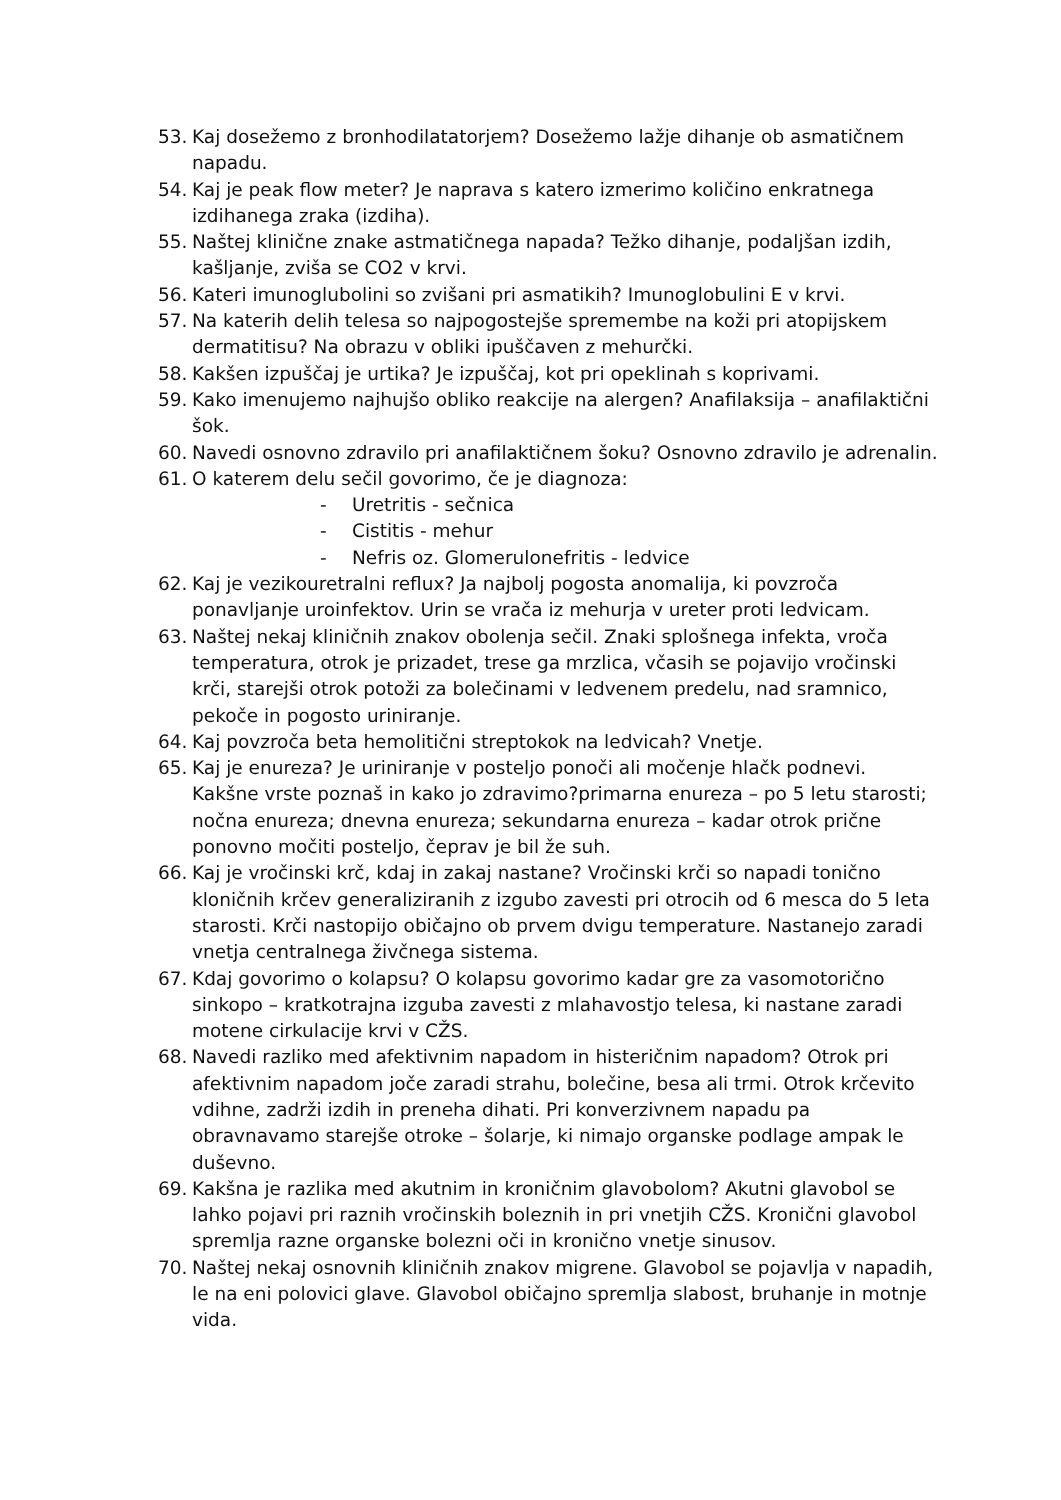53. Kaj dosežemo z bronhodilatatorjem? Dosežemo lažje dihanje ob asmatičnem napadu.
54. Kaj je peak flow meter? Je naprava s katero izmerimo količino enkratnega izdihanega zraka (izdiha).
55. Naštej klinične znake astmatičnega napada? Težko dihanje, podaljšan izdih, kašljanje, zviša se CO2 v krvi.
56. Kateri imunoglubolini so zvišani pri asmatikih? Imunoglobulini E v krvi.
57. Na katerih delih telesa so najpogostejše spremembe na koži pri atopijskem dermatitisu? Na obrazu v obliki ipuščaven z mehurčki.
58. Kakšen izpuščaj je urtika? Je izpuščaj, kot pri opeklinah s koprivami.
59. Kako imenujemo najhujšo obliko reakcije na alergen? Anafilaksija – anafilaktični šok.
60. Navedi osnovno zdravilo pri anafilaktičnem šoku? Osnovno zdravilo je adrenalin.
61. O katerem delu sečil govorimo, če je diagnoza:
- Uretritis - sečnica
- Cistitis - mehur
- Nefris oz. Glomerulonefritis - ledvice
62. Kaj je vezikouretralni reflux? Ja najbolj pogosta anomalija, ki povzroča ponavljanje uroinfektov. Urin se vrača iz mehurja v ureter proti ledvicam.
63. Naštej nekaj kliničnih znakov obolenja sečil. Znaki splošnega infekta, vroča temperatura, otrok je prizadet, trese ga mrzlica, včasih se pojavijo vročinski krči, starejši otrok potoži za bolečinami v ledvenem predelu, nad sramnico, pekoče in pogosto uriniranje.
64. Kaj povzroča beta hemolitični streptokok na ledvicah? Vnetje.
65. Kaj je enureza? Je uriniranje v posteljo ponoči ali močenje hlačk podnevi. Kakšne vrste poznaš in kako jo zdravimo?primarna enureza – po 5 letu starosti; nočna enureza; dnevna enureza; sekundarna enureza – kadar otrok prične ponovno močiti posteljo, čeprav je bil že suh.
66. Kaj je vročinski krč, kdaj in zakaj nastane? Vročinski krči so napadi tonično kloničnih krčev generaliziranih z izgubo zavesti pri otrocih od 6 mesca do 5 leta starosti. Krči nastopijo običajno ob prvem dvigu temperature. Nastanejo zaradi vnetja centralnega živčnega sistema.
67. Kdaj govorimo o kolapsu? O kolapsu govorimo kadar gre za vasomotorično sinkopo – kratkotrajna izguba zavesti z mlahavostjo telesa, ki nastane zaradi motene cirkulacije krvi v CŽS.
68. Navedi razliko med afektivnim napadom in histeričnim napadom? Otrok pri afektivnim napadom joče zaradi strahu, bolečine, besa ali trmi. Otrok krčevito vdihne, zadrži izdih in preneha dihati. Pri konverzivnem napadu pa obravnavamo starejše otroke – šolarje, ki nimajo organske podlage ampak le duševno.
69. Kakšna je razlika med akutnim in kroničnim glavobolom? Akutni glavobol se lahko pojavi pri raznih vročinskih boleznih in pri vnetjih CŽS. Kronični glavobol spremlja razne organske bolezni oči in kronično vnetje sinusov.
70. Naštej nekaj osnovnih kliničnih znakov migrene. Glavobol se pojavlja v napadih, le na eni polovici glave. Glavobol običajno spremlja slabost, bruhanje in motnje vida.